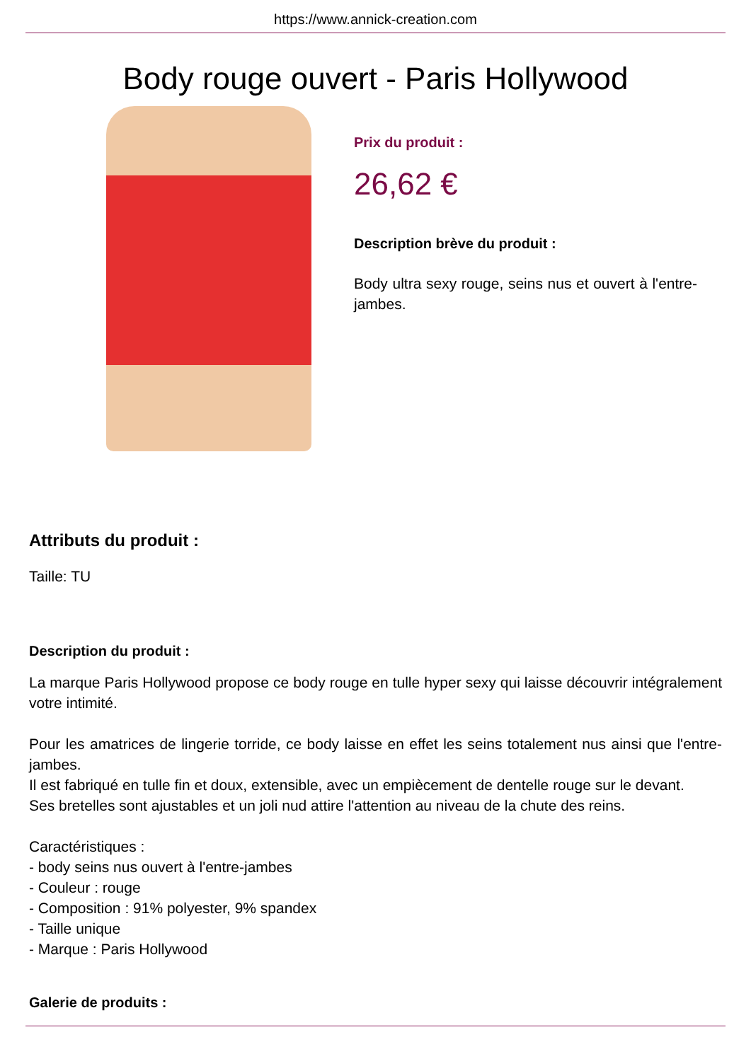https://www.annick-creation.com
Body rouge ouvert - Paris Hollywood
Prix du produit :
26,62 €
Description brève du produit :
Body ultra sexy rouge, seins nus et ouvert à l'entre-jambes.
Attributs du produit :
Taille: TU
Description du produit :
La marque Paris Hollywood propose ce body rouge en tulle hyper sexy qui laisse découvrir intégralement votre intimité.
Pour les amatrices de lingerie torride, ce body laisse en effet les seins totalement nus ainsi que l'entre-jambes.
Il est fabriqué en tulle fin et doux, extensible, avec un empiècement de dentelle rouge sur le devant.
Ses bretelles sont ajustables et un joli nud attire l'attention au niveau de la chute des reins.
Caractéristiques :
- body seins nus ouvert à l'entre-jambes
- Couleur : rouge
- Composition : 91% polyester, 9% spandex
- Taille unique
- Marque : Paris Hollywood
Galerie de produits :